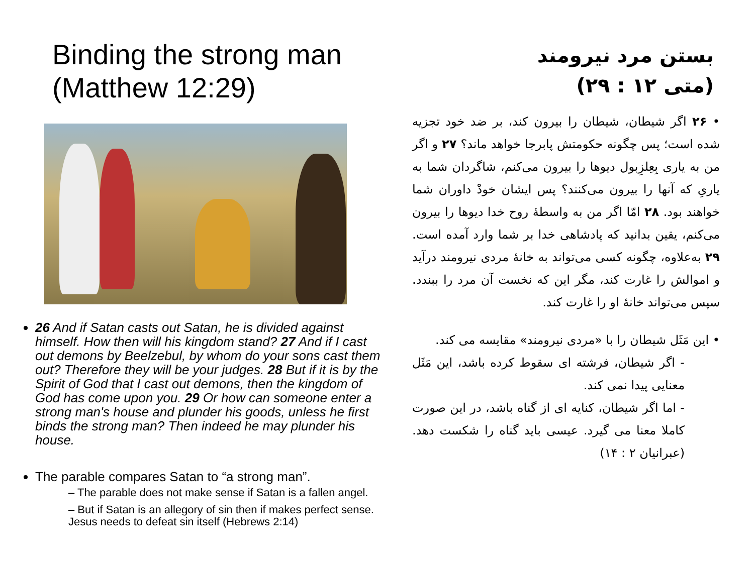Binding the strong man
(Matthew 12:29)
26 And if Satan casts out Satan, he is divided against himself. How then will his kingdom stand? 27 And if I cast out demons by Beelzebul, by whom do your sons cast them out? Therefore they will be your judges. 28 But if it is by the Spirit of God that I cast out demons, then the kingdom of God has come upon you. 29 Or how can someone enter a strong man's house and plunder his goods, unless he first binds the strong man? Then indeed he may plunder his house.
The parable compares Satan to “a strong man”.
– The parable does not make sense if Satan is a fallen angel.
– But if Satan is an allegory of sin then if makes perfect sense. Jesus needs to defeat sin itself (Hebrews 2:14)
بستن مرد نیرومند
(متی ۱۲ : ۲۹)
• ۲۶ اگر شیطان، شیطان را بیرون کند، بر ضد خود تجزیه شده است؛ پس چگونه حکومتش پابرجا خواهد ماند؟ ۲۷ و اگر من به یاری بِعِلزِبول دیوها را بیرون می‌کنم، شاگردان شما به یاریِ که آنها را بیرون می‌کنند؟ پس ایشان خودْ داوران شما خواهند بود. ۲۸ امّا اگر من به واسطهٔ روح خدا دیوها را بیرون می‌کنم، یقین بدانید که پادشاهی خدا بر شما وارد آمده است. ۲۹ به‌علاوه، چگونه کسی می‌تواند به خانهٔ مردی نیرومند درآید و اموالش را غارت کند، مگر این که نخست آن مرد را ببندد. سپس می‌تواند خانهٔ او را غارت کند.
• این مَثَل شیطان را با «مردی نیرومند» مقایسه می کند.
- اگر شیطان، فرشته ای سقوط کرده باشد، این مَثَل معنایی پیدا نمی کند.
- اما اگر شیطان، کنایه ای از گناه باشد، در این صورت کاملا معنا می گیرد. عیسی باید گناه را شکست دهد. (عبرانیان ۲ : ۱۴)